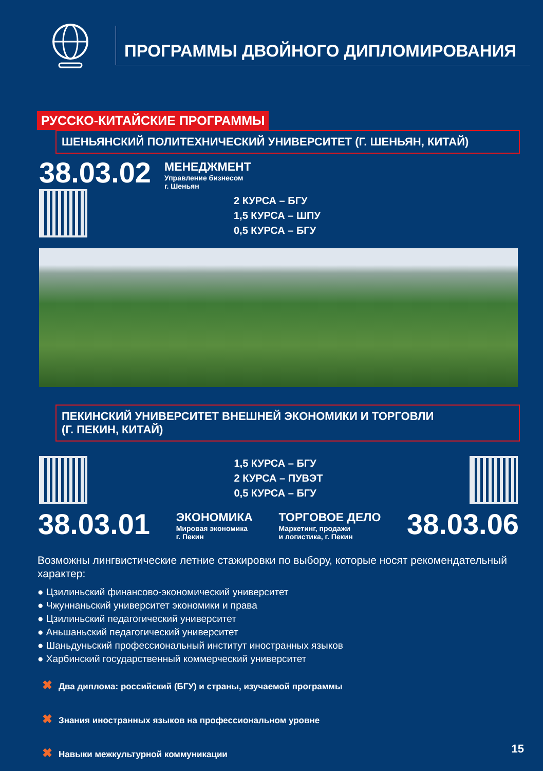ПРОГРАММЫ ДВОЙНОГО ДИПЛОМИРОВАНИЯ
РУССКО-КИТАЙСКИЕ ПРОГРАММЫ
ШЕНЬЯНСКИЙ ПОЛИТЕХНИЧЕСКИЙ УНИВЕРСИТЕТ (Г. ШЕНЬЯН, КИТАЙ)
38.03.02
МЕНЕДЖМЕНТ
Управление бизнесом
г. Шеньян
2 КУРСА – БГУ
1,5 КУРСА – ШПУ
0,5 КУРСА – БГУ
ПЕКИНСКИЙ УНИВЕРСИТЕТ ВНЕШНЕЙ ЭКОНОМИКИ И ТОРГОВЛИ
(Г. ПЕКИН, КИТАЙ)
1,5 КУРСА – БГУ
2 КУРСА – ПУВЭТ
0,5 КУРСА – БГУ
38.03.01
ЭКОНОМИКА
Мировая экономика
г. Пекин
ТОРГОВОЕ ДЕЛО
Маркетинг, продажи
и логистика, г. Пекин
38.03.06
Возможны лингвистические летние стажировки по выбору, которые носят рекомендательный характер:
● Цзилиньский финансово-экономический университет
● Чжуннаньский университет экономики и права
● Цзилиньский педагогический университет
● Аньшаньский педагогический университет
● Шаньдуньский профессиональный институт иностранных языков
● Харбинский государственный коммерческий университет
✖ Два диплома: российский (БГУ) и страны, изучаемой программы
✖ Знания иностранных языков на профессиональном уровне
✖ Навыки межкультурной коммуникации
15